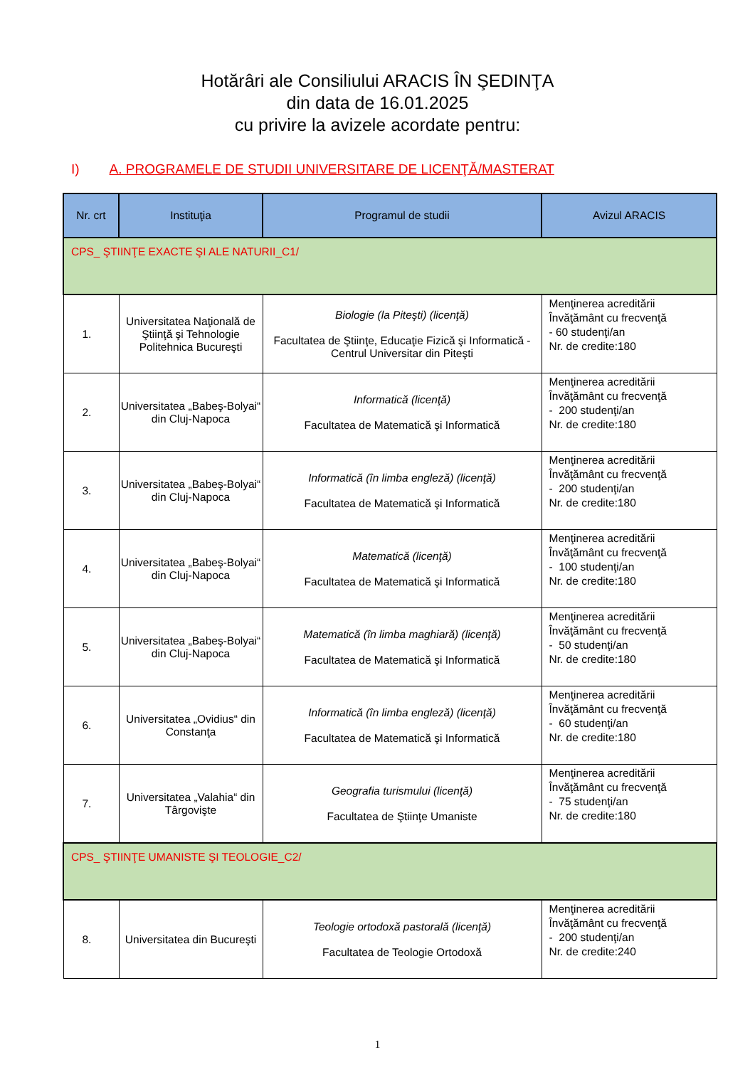Hotărâri ale Consiliului ARACIS ÎN ŞEDINŢA
din data de 16.01.2025
cu privire la avizele acordate pentru:
I) A. PROGRAMELE DE STUDII UNIVERSITARE DE LICENŢĂ/MASTERAT
| Nr. crt | Instituţia | Programul de studii | Avizul ARACIS |
| --- | --- | --- | --- |
| CPS_ ŞTIINŢE EXACTE ŞI ALE NATURII_C1/ | | | |
| 1. | Universitatea Naţională de Ştiinţă şi Tehnologie Politehnica Bucureşti | Biologie (la Piteşti) (licenţă) Facultatea de Ştiinţe, Educaţie Fizică şi Informatică - Centrul Universitar din Piteşti | Menţinerea acreditării Învăţământ cu frecvenţă - 60 studenţi/an Nr. de credite:180 |
| 2. | Universitatea „Babeş-Bolyai“ din Cluj-Napoca | Informatică (licenţă) Facultatea de Matematică şi Informatică | Menţinerea acreditării Învăţământ cu frecvenţă - 200 studenţi/an Nr. de credite:180 |
| 3. | Universitatea „Babeş-Bolyai“ din Cluj-Napoca | Informatică (în limba engleză) (licenţă) Facultatea de Matematică şi Informatică | Menţinerea acreditării Învăţământ cu frecvenţă - 200 studenţi/an Nr. de credite:180 |
| 4. | Universitatea „Babeş-Bolyai“ din Cluj-Napoca | Matematică (licenţă) Facultatea de Matematică şi Informatică | Menţinerea acreditării Învăţământ cu frecvenţă - 100 studenţi/an Nr. de credite:180 |
| 5. | Universitatea „Babeş-Bolyai“ din Cluj-Napoca | Matematică (în limba maghiară) (licenţă) Facultatea de Matematică şi Informatică | Menţinerea acreditării Învăţământ cu frecvenţă - 50 studenţi/an Nr. de credite:180 |
| 6. | Universitatea „Ovidius“ din Constanţa | Informatică (în limba engleză) (licenţă) Facultatea de Matematică şi Informatică | Menţinerea acreditării Învăţământ cu frecvenţă - 60 studenţi/an Nr. de credite:180 |
| 7. | Universitatea „Valahia“ din Târgovişte | Geografia turismului (licenţă) Facultatea de Ştiinţe Umaniste | Menţinerea acreditării Învăţământ cu frecvenţă - 75 studenţi/an Nr. de credite:180 |
| CPS_ ŞTIINŢE UMANISTE ŞI TEOLOGIE_C2/ | | | |
| 8. | Universitatea din Bucureşti | Teologie ortodoxă pastorală (licenţă) Facultatea de Teologie Ortodoxă | Menţinerea acreditării Învăţământ cu frecvenţă - 200 studenţi/an Nr. de credite:240 |
1